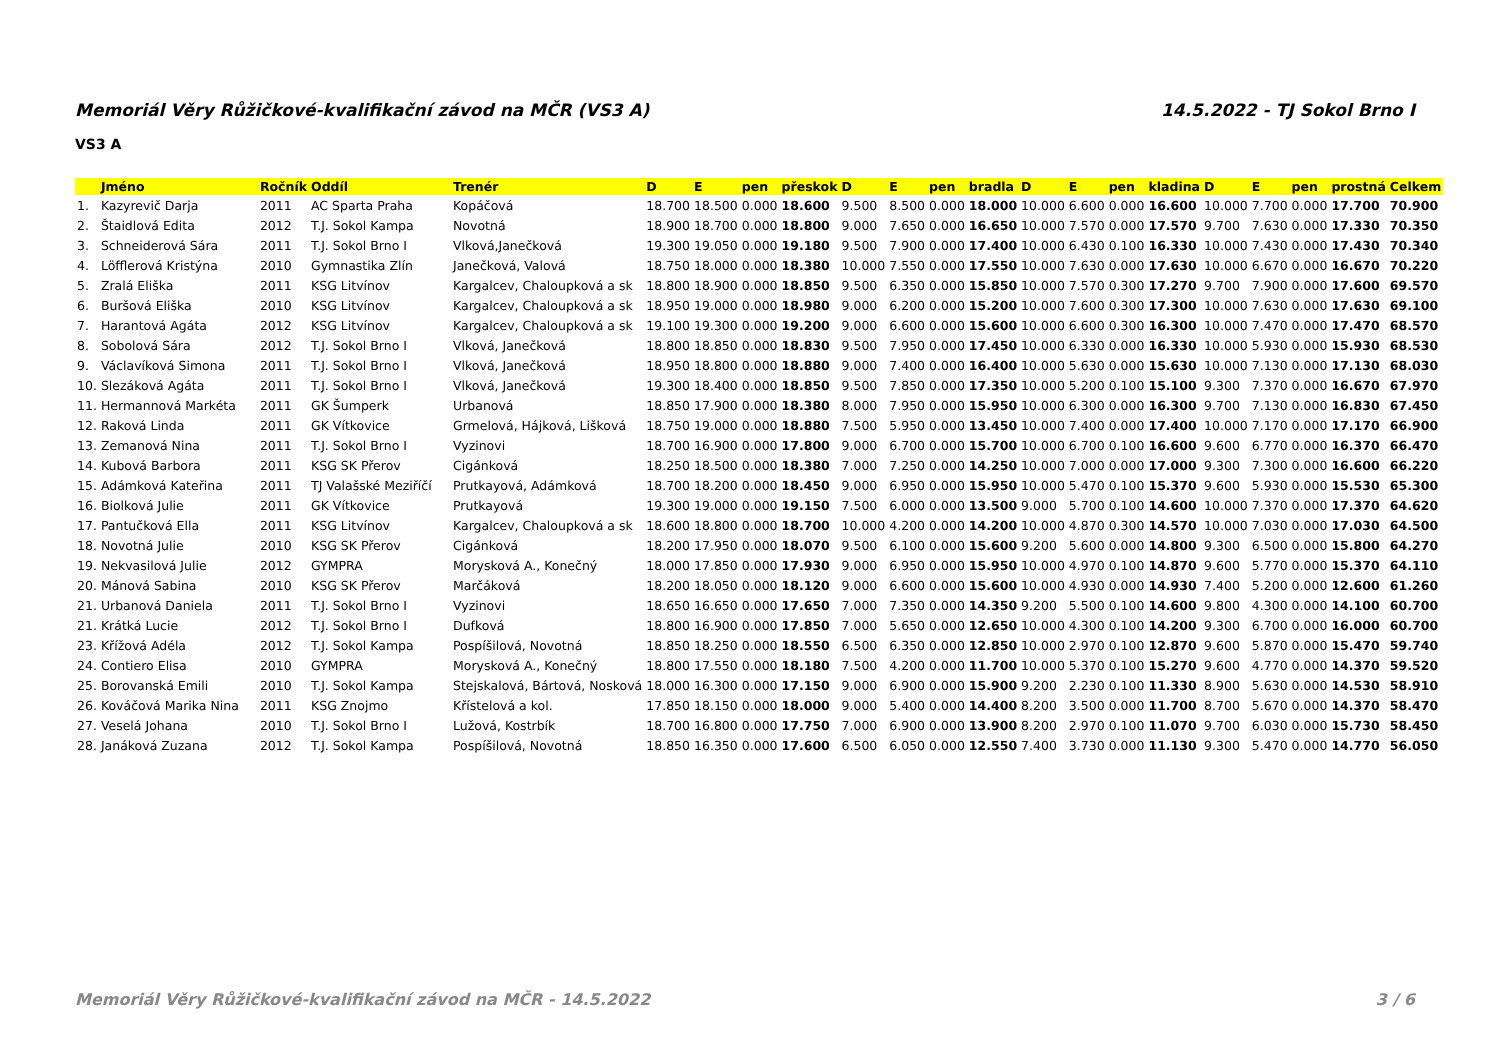Memoriál Věry Růžičkové-kvalifikační závod na MČR (VS3 A) 14.5.2022 - TJ Sokol Brno I
VS3 A
| | Jméno | Ročník | Oddíl | Trenér | D | E | pen | přeskok | D | E | pen | bradla | D | E | pen | kladina | D | E | pen | prostná | Celkem |
| --- | --- | --- | --- | --- | --- | --- | --- | --- | --- | --- | --- | --- | --- | --- | --- | --- | --- | --- | --- | --- | --- |
| 1. | Kazyrevič Darja | 2011 | AC Sparta Praha | Kopáčová | 18.700 | 18.500 | 0.000 | 18.600 | 9.500 | 8.500 | 0.000 | 18.000 | 10.000 | 6.600 | 0.000 | 16.600 | 10.000 | 7.700 | 0.000 | 17.700 | 70.900 |
| 2. | Štaidlová Edita | 2012 | T.J. Sokol Kampa | Novotná | 18.900 | 18.700 | 0.000 | 18.800 | 9.000 | 7.650 | 0.000 | 16.650 | 10.000 | 7.570 | 0.000 | 17.570 | 9.700 | 7.630 | 0.000 | 17.330 | 70.350 |
| 3. | Schneiderová Sára | 2011 | T.J. Sokol Brno I | Vlková,Janečková | 19.300 | 19.050 | 0.000 | 19.180 | 9.500 | 7.900 | 0.000 | 17.400 | 10.000 | 6.430 | 0.100 | 16.330 | 10.000 | 7.430 | 0.000 | 17.430 | 70.340 |
| 4. | Löfflerová Kristýna | 2010 | Gymnastika Zlín | Janečková, Valová | 18.750 | 18.000 | 0.000 | 18.380 | 10.000 | 7.550 | 0.000 | 17.550 | 10.000 | 7.630 | 0.000 | 17.630 | 10.000 | 6.670 | 0.000 | 16.670 | 70.220 |
| 5. | Zralá Eliška | 2011 | KSG Litvínov | Kargalcev, Chaloupková a sk | 18.800 | 18.900 | 0.000 | 18.850 | 9.500 | 6.350 | 0.000 | 15.850 | 10.000 | 7.570 | 0.300 | 17.270 | 9.700 | 7.900 | 0.000 | 17.600 | 69.570 |
| 6. | Buršová Eliška | 2010 | KSG Litvínov | Kargalcev, Chaloupková a sk | 18.950 | 19.000 | 0.000 | 18.980 | 9.000 | 6.200 | 0.000 | 15.200 | 10.000 | 7.600 | 0.300 | 17.300 | 10.000 | 7.630 | 0.000 | 17.630 | 69.100 |
| 7. | Harantová Agáta | 2012 | KSG Litvínov | Kargalcev, Chaloupková a sk | 19.100 | 19.300 | 0.000 | 19.200 | 9.000 | 6.600 | 0.000 | 15.600 | 10.000 | 6.600 | 0.300 | 16.300 | 10.000 | 7.470 | 0.000 | 17.470 | 68.570 |
| 8. | Sobolová Sára | 2012 | T.J. Sokol Brno I | Vlková, Janečková | 18.800 | 18.850 | 0.000 | 18.830 | 9.500 | 7.950 | 0.000 | 17.450 | 10.000 | 6.330 | 0.000 | 16.330 | 10.000 | 5.930 | 0.000 | 15.930 | 68.530 |
| 9. | Václavíková Simona | 2011 | T.J. Sokol Brno I | Vlková, Janečková | 18.950 | 18.800 | 0.000 | 18.880 | 9.000 | 7.400 | 0.000 | 16.400 | 10.000 | 5.630 | 0.000 | 15.630 | 10.000 | 7.130 | 0.000 | 17.130 | 68.030 |
| 10. | Slezáková Agáta | 2011 | T.J. Sokol Brno I | Vlková, Janečková | 19.300 | 18.400 | 0.000 | 18.850 | 9.500 | 7.850 | 0.000 | 17.350 | 10.000 | 5.200 | 0.100 | 15.100 | 9.300 | 7.370 | 0.000 | 16.670 | 67.970 |
| 11. | Hermannová Markéta | 2011 | GK Šumperk | Urbanová | 18.850 | 17.900 | 0.000 | 18.380 | 8.000 | 7.950 | 0.000 | 15.950 | 10.000 | 6.300 | 0.000 | 16.300 | 9.700 | 7.130 | 0.000 | 16.830 | 67.450 |
| 12. | Raková Linda | 2011 | GK Vítkovice | Grmelová, Hájková, Lišková | 18.750 | 19.000 | 0.000 | 18.880 | 7.500 | 5.950 | 0.000 | 13.450 | 10.000 | 7.400 | 0.000 | 17.400 | 10.000 | 7.170 | 0.000 | 17.170 | 66.900 |
| 13. | Zemanová Nina | 2011 | T.J. Sokol Brno I | Vyzinovi | 18.700 | 16.900 | 0.000 | 17.800 | 9.000 | 6.700 | 0.000 | 15.700 | 10.000 | 6.700 | 0.100 | 16.600 | 9.600 | 6.770 | 0.000 | 16.370 | 66.470 |
| 14. | Kubová Barbora | 2011 | KSG SK Přerov | Cigánková | 18.250 | 18.500 | 0.000 | 18.380 | 7.000 | 7.250 | 0.000 | 14.250 | 10.000 | 7.000 | 0.000 | 17.000 | 9.300 | 7.300 | 0.000 | 16.600 | 66.220 |
| 15. | Adámková Kateřina | 2011 | TJ Valašské Meziříčí | Prutkayová, Adámková | 18.700 | 18.200 | 0.000 | 18.450 | 9.000 | 6.950 | 0.000 | 15.950 | 10.000 | 5.470 | 0.100 | 15.370 | 9.600 | 5.930 | 0.000 | 15.530 | 65.300 |
| 16. | Biolková Julie | 2011 | GK Vítkovice | Prutkayová | 19.300 | 19.000 | 0.000 | 19.150 | 7.500 | 6.000 | 0.000 | 13.500 | 9.000 | 5.700 | 0.100 | 14.600 | 10.000 | 7.370 | 0.000 | 17.370 | 64.620 |
| 17. | Pantučková Ella | 2011 | KSG Litvínov | Kargalcev, Chaloupková a sk | 18.600 | 18.800 | 0.000 | 18.700 | 10.000 | 4.200 | 0.000 | 14.200 | 10.000 | 4.870 | 0.300 | 14.570 | 10.000 | 7.030 | 0.000 | 17.030 | 64.500 |
| 18. | Novotná Julie | 2010 | KSG SK Přerov | Cigánková | 18.200 | 17.950 | 0.000 | 18.070 | 9.500 | 6.100 | 0.000 | 15.600 | 9.200 | 5.600 | 0.000 | 14.800 | 9.300 | 6.500 | 0.000 | 15.800 | 64.270 |
| 19. | Nekvasilová Julie | 2012 | GYMPRA | Morysková A., Konečný | 18.000 | 17.850 | 0.000 | 17.930 | 9.000 | 6.950 | 0.000 | 15.950 | 10.000 | 4.970 | 0.100 | 14.870 | 9.600 | 5.770 | 0.000 | 15.370 | 64.110 |
| 20. | Mánová Sabina | 2010 | KSG SK Přerov | Marčáková | 18.200 | 18.050 | 0.000 | 18.120 | 9.000 | 6.600 | 0.000 | 15.600 | 10.000 | 4.930 | 0.000 | 14.930 | 7.400 | 5.200 | 0.000 | 12.600 | 61.260 |
| 21. | Urbanová Daniela | 2011 | T.J. Sokol Brno I | Vyzinovi | 18.650 | 16.650 | 0.000 | 17.650 | 7.000 | 7.350 | 0.000 | 14.350 | 9.200 | 5.500 | 0.100 | 14.600 | 9.800 | 4.300 | 0.000 | 14.100 | 60.700 |
| 21. | Krátká Lucie | 2012 | T.J. Sokol Brno I | Dufková | 18.800 | 16.900 | 0.000 | 17.850 | 7.000 | 5.650 | 0.000 | 12.650 | 10.000 | 4.300 | 0.100 | 14.200 | 9.300 | 6.700 | 0.000 | 16.000 | 60.700 |
| 23. | Křížová Adéla | 2012 | T.J. Sokol Kampa | Pospíšilová, Novotná | 18.850 | 18.250 | 0.000 | 18.550 | 6.500 | 6.350 | 0.000 | 12.850 | 10.000 | 2.970 | 0.100 | 12.870 | 9.600 | 5.870 | 0.000 | 15.470 | 59.740 |
| 24. | Contiero Elisa | 2010 | GYMPRA | Morysková A., Konečný | 18.800 | 17.550 | 0.000 | 18.180 | 7.500 | 4.200 | 0.000 | 11.700 | 10.000 | 5.370 | 0.100 | 15.270 | 9.600 | 4.770 | 0.000 | 14.370 | 59.520 |
| 25. | Borovanská Emili | 2010 | T.J. Sokol Kampa | Stejskalová, Bártová, Nosková | 18.000 | 16.300 | 0.000 | 17.150 | 9.000 | 6.900 | 0.000 | 15.900 | 9.200 | 2.230 | 0.100 | 11.330 | 8.900 | 5.630 | 0.000 | 14.530 | 58.910 |
| 26. | Kováčová Marika Nina | 2011 | KSG Znojmo | Křístelová a kol. | 17.850 | 18.150 | 0.000 | 18.000 | 9.000 | 5.400 | 0.000 | 14.400 | 8.200 | 3.500 | 0.000 | 11.700 | 8.700 | 5.670 | 0.000 | 14.370 | 58.470 |
| 27. | Veselá Johana | 2010 | T.J. Sokol Brno I | Lužová, Kostrbík | 18.700 | 16.800 | 0.000 | 17.750 | 7.000 | 6.900 | 0.000 | 13.900 | 8.200 | 2.970 | 0.100 | 11.070 | 9.700 | 6.030 | 0.000 | 15.730 | 58.450 |
| 28. | Janáková Zuzana | 2012 | T.J. Sokol Kampa | Pospíšilová, Novotná | 18.850 | 16.350 | 0.000 | 17.600 | 6.500 | 6.050 | 0.000 | 12.550 | 7.400 | 3.730 | 0.000 | 11.130 | 9.300 | 5.470 | 0.000 | 14.770 | 56.050 |
Memoriál Věry Růžičkové-kvalifikační závod na MČR - 14.5.2022 3 / 6